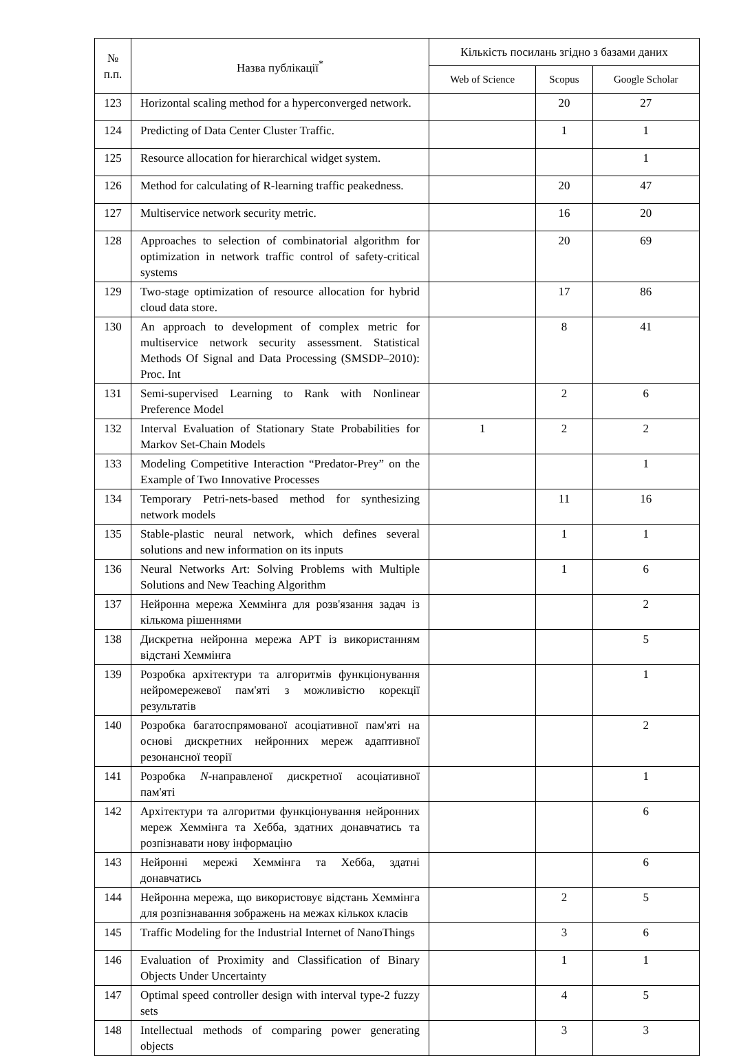| № п.п. | Назва публікації<sup>*</sup> | Кількість посилань згідно з базами даних | | |
| --- | --- | --- | --- | --- |
| | | Web of Science | Scopus | Google Scholar |
| 123 | Horizontal scaling method for a hyperconverged network. | | 20 | 27 |
| 124 | Predicting of Data Center Cluster Traffic. | | 1 | 1 |
| 125 | Resource allocation for hierarchical widget system. | | | 1 |
| 126 | Method for calculating of R-learning traffic peakedness. | | 20 | 47 |
| 127 | Multiservice network security metric. | | 16 | 20 |
| 128 | Approaches to selection of combinatorial algorithm for optimization in network traffic control of safety-critical systems | | 20 | 69 |
| 129 | Two-stage optimization of resource allocation for hybrid cloud data store. | | 17 | 86 |
| 130 | An approach to development of complex metric for multiservice network security assessment. Statistical Methods Of Signal and Data Processing (SMSDP–2010): Proc. Int | | 8 | 41 |
| 131 | Semi-supervised Learning to Rank with Nonlinear Preference Model | | 2 | 6 |
| 132 | Interval Evaluation of Stationary State Probabilities for Markov Set-Chain Models | 1 | 2 | 2 |
| 133 | Modeling Competitive Interaction “Predator-Prey” on the Example of Two Innovative Processes | | | 1 |
| 134 | Temporary Petri-nets-based method for synthesizing network models | | 11 | 16 |
| 135 | Stable-plastic neural network, which defines several solutions and new information on its inputs | | 1 | 1 |
| 136 | Neural Networks Art: Solving Problems with Multiple Solutions and New Teaching Algorithm | | 1 | 6 |
| 137 | Нейронна мережа Хеммінга для розв'язання задач із кількома рішеннями | | | 2 |
| 138 | Дискретна нейронна мережа АРТ із використанням відстані Хеммінга | | | 5 |
| 139 | Розробка архітектури та алгоритмів функціонування нейромережевої пам'яті з можливістю корекції результатів | | | 1 |
| 140 | Розробка багатоспрямованої асоціативної пам'яті на основі дискретних нейронних мереж адаптивної резонансної теорії | | | 2 |
| 141 | Розробка N -направленої дискретної асоціативної пам'яті | | | 1 |
| 142 | Архітектури та алгоритми функціонування нейронних мереж Хеммінга та Хебба, здатних донавчатись та розпізнавати нову інформацію | | | 6 |
| 143 | Нейронні мережі Хеммінга та Хебба, здатні донавчатись | | | 6 |
| 144 | Нейронна мережа, що використовує відстань Хеммінга для розпізнавання зображень на межах кількох класів | | 2 | 5 |
| 145 | Traffic Modeling for the Industrial Internet of NanoThings | | 3 | 6 |
| 146 | Evaluation of Proximity and Classification of Binary Objects Under Uncertainty | | 1 | 1 |
| 147 | Optimal speed controller design with interval type-2 fuzzy sets | | 4 | 5 |
| 148 | Intellectual methods of comparing power generating objects | | 3 | 3 |